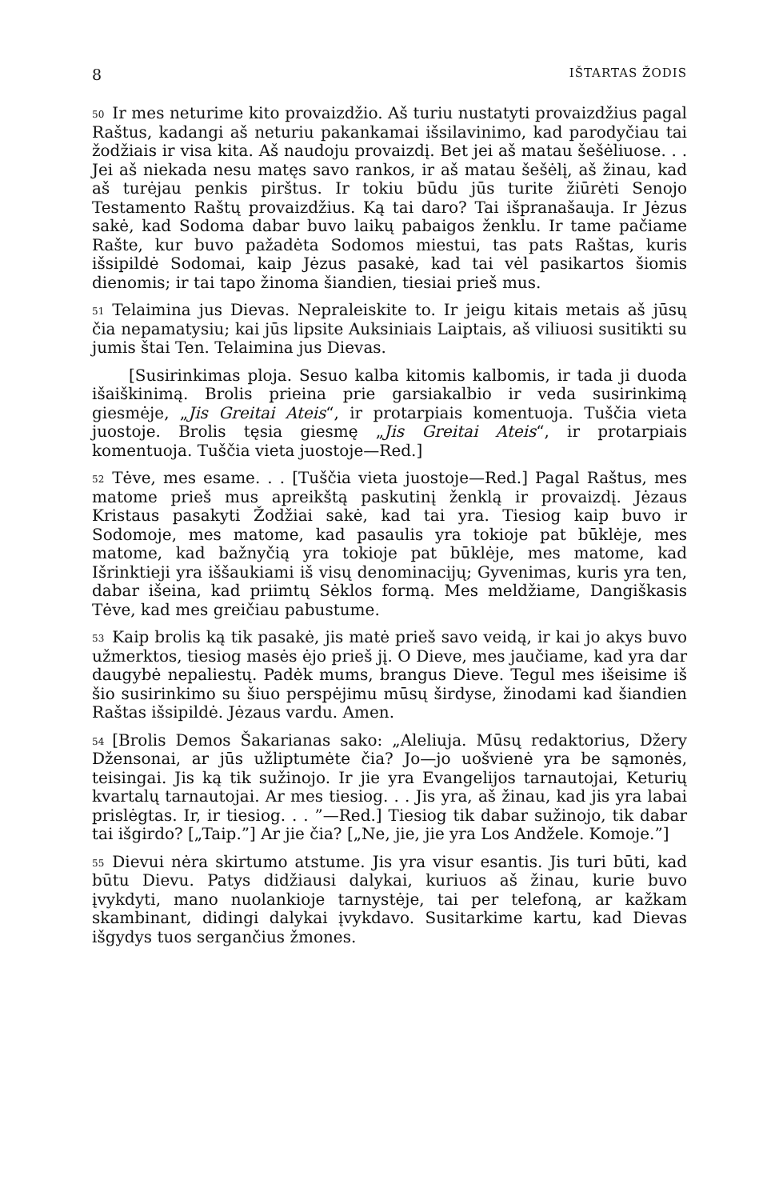8 IŠTARTAS ŽODIS
<sup>50</sup> Ir mes neturime kito provaizdžio. Aš turiu nustatyti provaizdžius pagal Raštus, kadangi aš neturiu pakankamai išsilavinimo, kad parodyčiau tai žodžiais ir visa kita. Aš naudoju provaizdį. Bet jei aš matau šešėliuose. . . Jei aš niekada nesu matęs savo rankos, ir aš matau šešėlį, aš žinau, kad aš turėjau penkis pirštus. Ir tokiu būdu jūs turite žiūrėti Senojo Testamento Raštų provaizdžius. Ką tai daro? Tai išpranašauja. Ir Jėzus sakė, kad Sodoma dabar buvo laikų pabaigos ženklu. Ir tame pačiame Rašte, kur buvo pažadėta Sodomos miestui, tas pats Raštas, kuris išsipildė Sodomai, kaip Jėzus pasakė, kad tai vėl pasikartos šiomis dienomis; ir tai tapo žinoma šiandien, tiesiai prieš mus.
<sup>51</sup> Telaimina jus Dievas. Nepraleiskite to. Ir jeigu kitais metais aš jūsų čia nepamatysiu; kai jūs lipsite Auksiniais Laiptais, aš viliuosi susitikti su jumis štai Ten. Telaimina jus Dievas.
[Susirinkimas ploja. Sesuo kalba kitomis kalbomis, ir tada ji duoda išaiškinimą. Brolis prieina prie garsiakalbio ir veda susirinkimą giesmėje, „Jis Greitai Ateis“, ir protarpiais komentuoja. Tuščia vieta juostoje. Brolis tęsia giesmę „Jis Greitai Ateis“, ir protarpiais komentuoja. Tuščia vieta juostoje—Red.]
<sup>52</sup> Tėve, mes esame. . . [Tuščia vieta juostoje—Red.] Pagal Raštus, mes matome prieš mus apreikštą paskutinį ženklą ir provaizdį. Jėzaus Kristaus pasakyti Žodžiai sakė, kad tai yra. Tiesiog kaip buvo ir Sodomoje, mes matome, kad pasaulis yra tokioje pat būklėje, mes matome, kad bažnyčią yra tokioje pat būklėje, mes matome, kad Išrinktieji yra iššaukiami iš visų denominacijų; Gyvenimas, kuris yra ten, dabar išeina, kad priimtų Sėklos formą. Mes meldžiame, Dangiškasis Tėve, kad mes greičiau pabustume.
<sup>53</sup> Kaip brolis ką tik pasakė, jis matė prieš savo veidą, ir kai jo akys buvo užmerktos, tiesiog masės ėjo prieš jį. O Dieve, mes jaučiame, kad yra dar daugybė nepaliestų. Padėk mums, brangus Dieve. Tegul mes išeisime iš šio susirinkimo su šiuo perspėjimu mūsų širdyse, žinodami kad šiandien Raštas išsipildė. Jėzaus vardu. Amen.
<sup>54</sup> [Brolis Demos Šakarianas sako: „Aleliuja. Mūsų redaktorius, Džery Džensonai, ar jūs užliptumėte čia? Jo—jo uošvienė yra be sąmonės, teisingai. Jis ką tik sužinojo. Ir jie yra Evangelijos tarnautojai, Keturių kvartalų tarnautojai. Ar mes tiesiog. . . Jis yra, aš žinau, kad jis yra labai prislėgtas. Ir, ir tiesiog. . . ”—Red.] Tiesiog tik dabar sužinojo, tik dabar tai išgirdo? [„Taip.”] Ar jie čia? [„Ne, jie, jie yra Los Andžele. Komoje.”]
<sup>55</sup> Dievui nėra skirtumo atstume. Jis yra visur esantis. Jis turi būti, kad būtu Dievu. Patys didžiausi dalykai, kuriuos aš žinau, kurie buvo įvykdyti, mano nuolankioje tarnystėje, tai per telefoną, ar kažkam skambinant, didingi dalykai įvykdavo. Susitarkime kartu, kad Dievas išgydys tuos sergančius žmones.